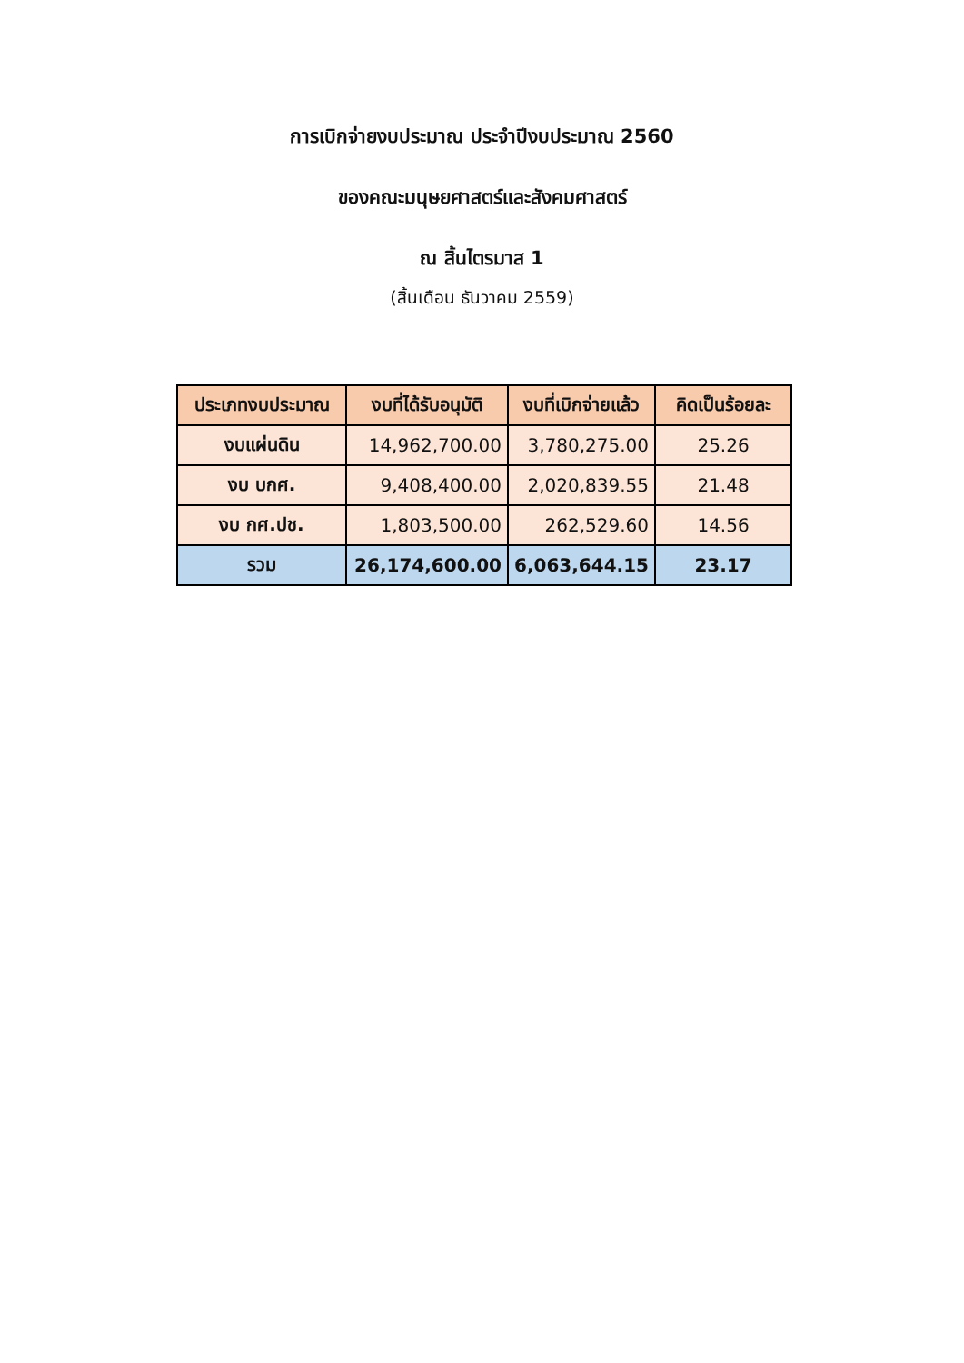การเบิกจ่ายงบประมาณ ประจำปีงบประมาณ 2560
ของคณะมนุษยศาสตร์และสังคมศาสตร์
ณ สิ้นไตรมาส 1
(สิ้นเดือน ธันวาคม 2559)
| ประเภทงบประมาณ | งบที่ได้รับอนุมัติ | งบที่เบิกจ่ายแล้ว | คิดเป็นร้อยละ |
| --- | --- | --- | --- |
| งบแผ่นดิน | 14,962,700.00 | 3,780,275.00 | 25.26 |
| งบ บกศ. | 9,408,400.00 | 2,020,839.55 | 21.48 |
| งบ กศ.ปช. | 1,803,500.00 | 262,529.60 | 14.56 |
| รวม | 26,174,600.00 | 6,063,644.15 | 23.17 |